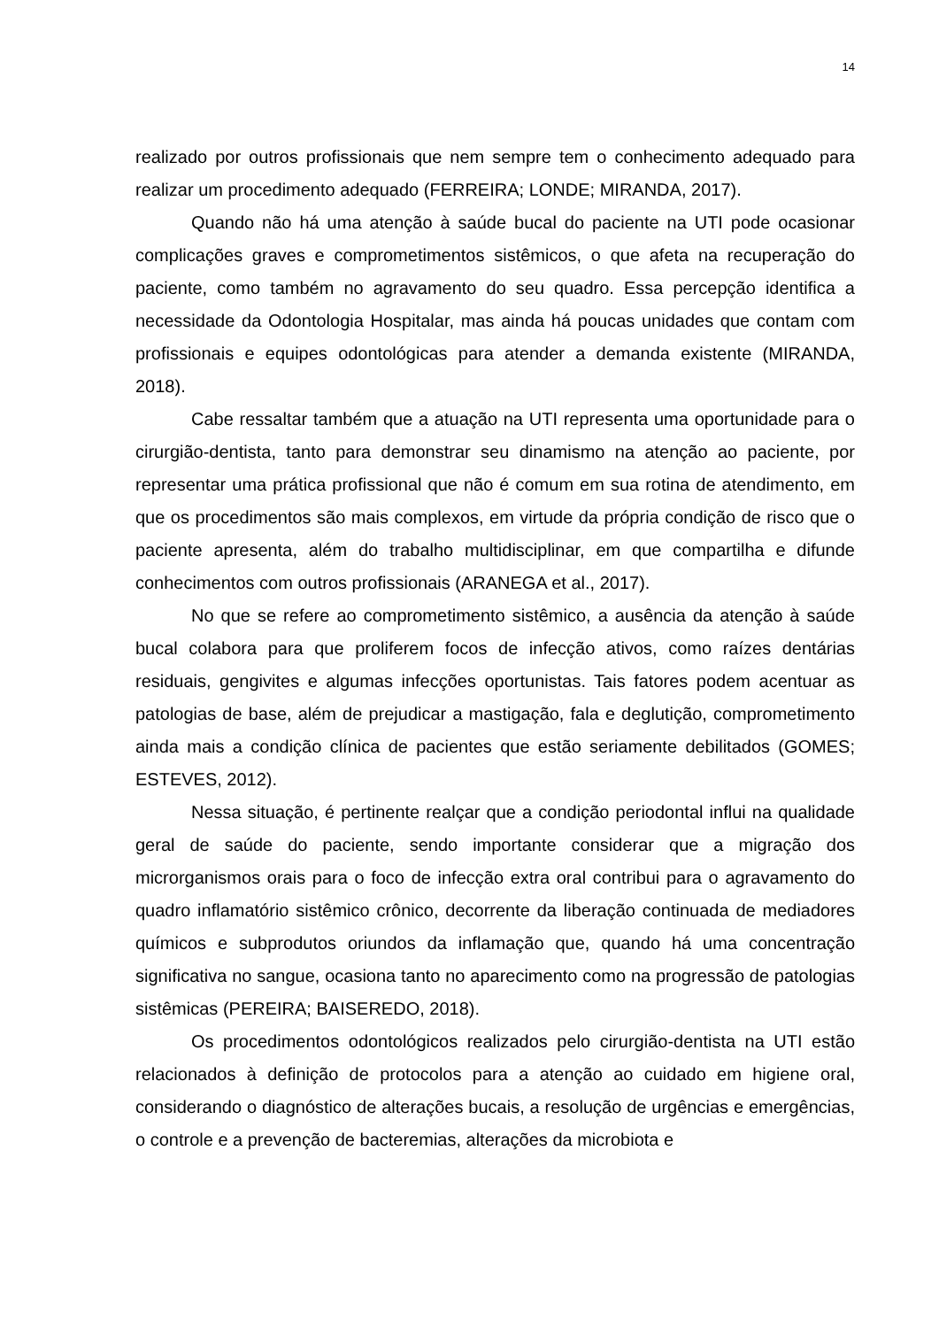14
realizado por outros profissionais que nem sempre tem o conhecimento adequado para realizar um procedimento adequado (FERREIRA; LONDE; MIRANDA, 2017).
Quando não há uma atenção à saúde bucal do paciente na UTI pode ocasionar complicações graves e comprometimentos sistêmicos, o que afeta na recuperação do paciente, como também no agravamento do seu quadro. Essa percepção identifica a necessidade da Odontologia Hospitalar, mas ainda há poucas unidades que contam com profissionais e equipes odontológicas para atender a demanda existente (MIRANDA, 2018).
Cabe ressaltar também que a atuação na UTI representa uma oportunidade para o cirurgião-dentista, tanto para demonstrar seu dinamismo na atenção ao paciente, por representar uma prática profissional que não é comum em sua rotina de atendimento, em que os procedimentos são mais complexos, em virtude da própria condição de risco que o paciente apresenta, além do trabalho multidisciplinar, em que compartilha e difunde conhecimentos com outros profissionais (ARANEGA et al., 2017).
No que se refere ao comprometimento sistêmico, a ausência da atenção à saúde bucal colabora para que proliferem focos de infecção ativos, como raízes dentárias residuais, gengivites e algumas infecções oportunistas. Tais fatores podem acentuar as patologias de base, além de prejudicar a mastigação, fala e deglutição, comprometimento ainda mais a condição clínica de pacientes que estão seriamente debilitados (GOMES; ESTEVES, 2012).
Nessa situação, é pertinente realçar que a condição periodontal influi na qualidade geral de saúde do paciente, sendo importante considerar que a migração dos microrganismos orais para o foco de infecção extra oral contribui para o agravamento do quadro inflamatório sistêmico crônico, decorrente da liberação continuada de mediadores químicos e subprodutos oriundos da inflamação que, quando há uma concentração significativa no sangue, ocasiona tanto no aparecimento como na progressão de patologias sistêmicas (PEREIRA; BAISEREDO, 2018).
Os procedimentos odontológicos realizados pelo cirurgião-dentista na UTI estão relacionados à definição de protocolos para a atenção ao cuidado em higiene oral, considerando o diagnóstico de alterações bucais, a resolução de urgências e emergências, o controle e a prevenção de bacteremias, alterações da microbiota e